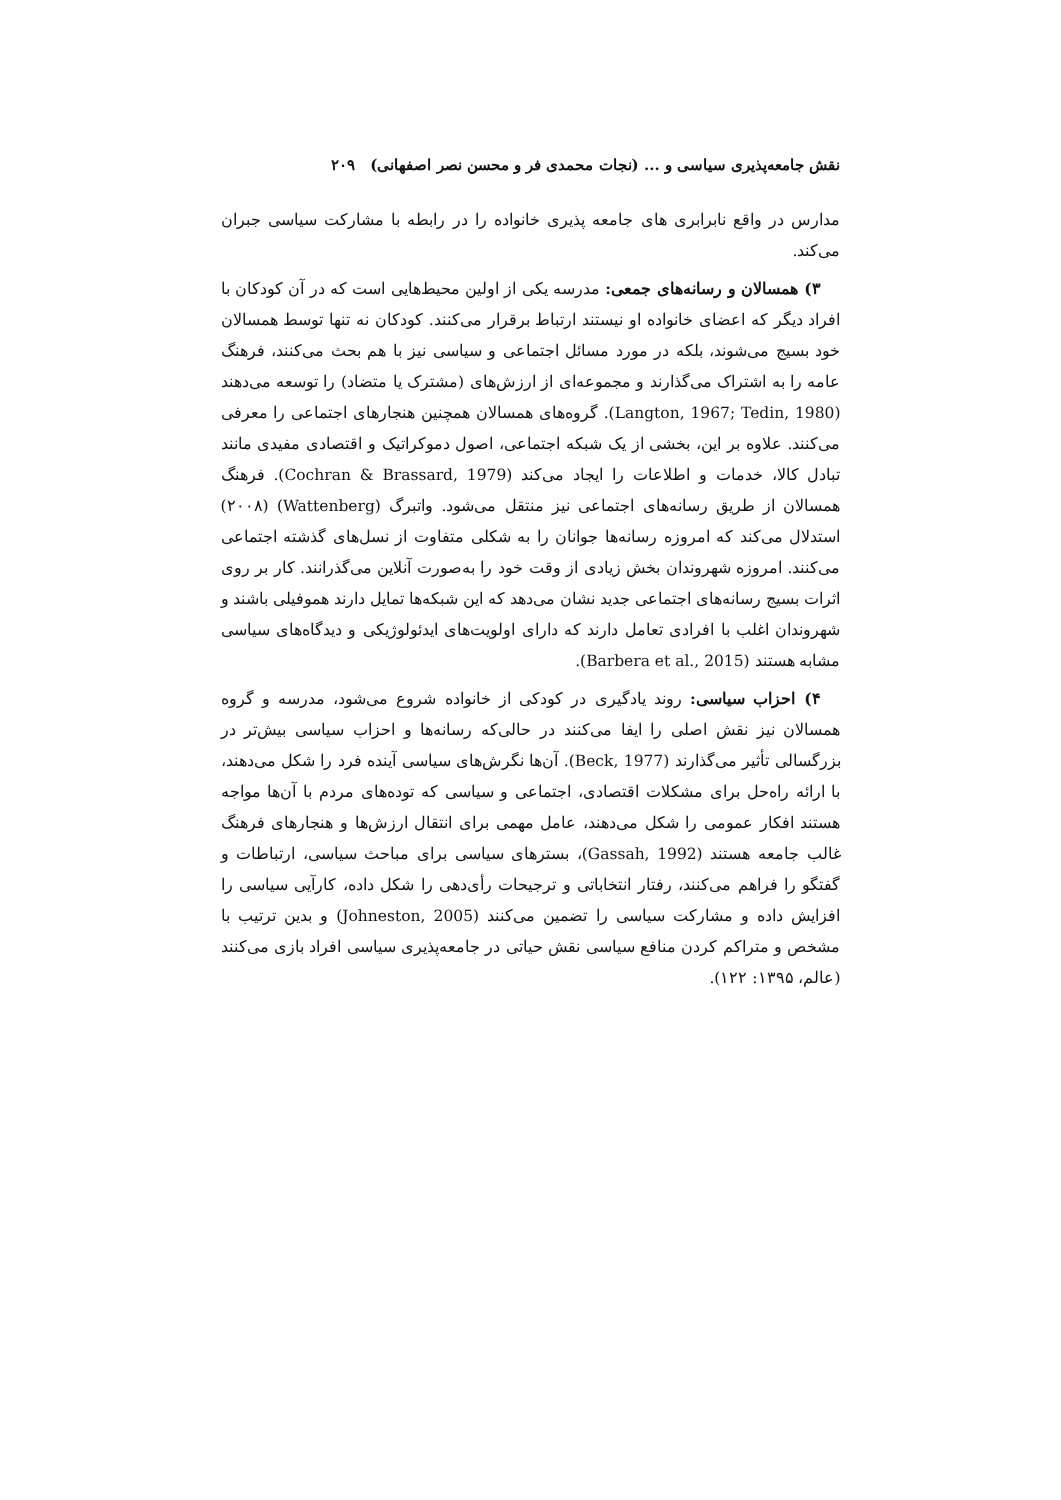نقش جامعه‌پذیری سیاسی و ... (نجات محمدی فر و محسن نصر اصفهانی) ۲۰۹
مدارس در واقع نابرابری های جامعه پذیری خانواده را در رابطه با مشارکت سیاسی جبران می‌کند.
۳) همسالان و رسانه‌های جمعی: مدرسه یکی از اولین محیط‌هایی است که در آن کودکان با افراد دیگر که اعضای خانواده او نیستند ارتباط برقرار می‌کنند. کودکان نه تنها توسط همسالان خود بسیج می‌شوند، بلکه در مورد مسائل اجتماعی و سیاسی نیز با هم بحث می‌کنند، فرهنگ عامه را به اشتراک می‌گذارند و مجموعه‌ای از ارزش‌های (مشترک یا متضاد) را توسعه می‌دهند (Langton, 1967; Tedin, 1980). گروه‌های همسالان همچنین هنجارهای اجتماعی را معرفی می‌کنند. علاوه بر این، بخشی از یک شبکه اجتماعی، اصول دموکراتیک و اقتصادی مفیدی مانند تبادل کالا، خدمات و اطلاعات را ایجاد می‌کند (Cochran & Brassard, 1979). فرهنگ همسالان از طریق رسانه‌های اجتماعی نیز منتقل می‌شود. واتبرگ (Wattenberg) (۲۰۰۸) استدلال می‌کند که امروزه رسانه‌ها جوانان را به شکلی متفاوت از نسل‌های گذشته اجتماعی می‌کنند. امروزه شهروندان بخش زیادی از وقت خود را به‌صورت آنلاین می‌گذرانند. کار بر روی اثرات بسیج رسانه‌های اجتماعی جدید نشان می‌دهد که این شبکه‌ها تمایل دارند هموفیلی باشند و شهروندان اغلب با افرادی تعامل دارند که دارای اولویت‌های ایدئولوژیکی و دیدگاه‌های سیاسی مشابه هستند (Barbera et al., 2015).
۴) احزاب سیاسی: روند یادگیری در کودکی از خانواده شروع می‌شود، مدرسه و گروه همسالان نیز نقش اصلی را ایفا می‌کنند در حالی‌که رسانه‌ها و احزاب سیاسی بیش‌تر در بزرگسالی تأثیر می‌گذارند (Beck, 1977). آن‌ها نگرش‌های سیاسی آینده فرد را شکل می‌دهند، با ارائه راه‌حل برای مشکلات اقتصادی، اجتماعی و سیاسی که توده‌های مردم با آن‌ها مواجه هستند افکار عمومی را شکل می‌دهند، عامل مهمی برای انتقال ارزش‌ها و هنجارهای فرهنگ غالب جامعه هستند (Gassah, 1992)، بسترهای سیاسی برای مباحث سیاسی، ارتباطات و گفتگو را فراهم می‌کنند، رفتار انتخاباتی و ترجیحات رأی‌دهی را شکل داده، کارآیی سیاسی را افزایش داده و مشارکت سیاسی را تضمین می‌کنند (Johneston, 2005) و بدین ترتیب با مشخص و متراکم کردن منافع سیاسی نقش حیاتی در جامعه‌پذیری سیاسی افراد بازی می‌کنند (عالم، ۱۳۹۵: ۱۲۲).